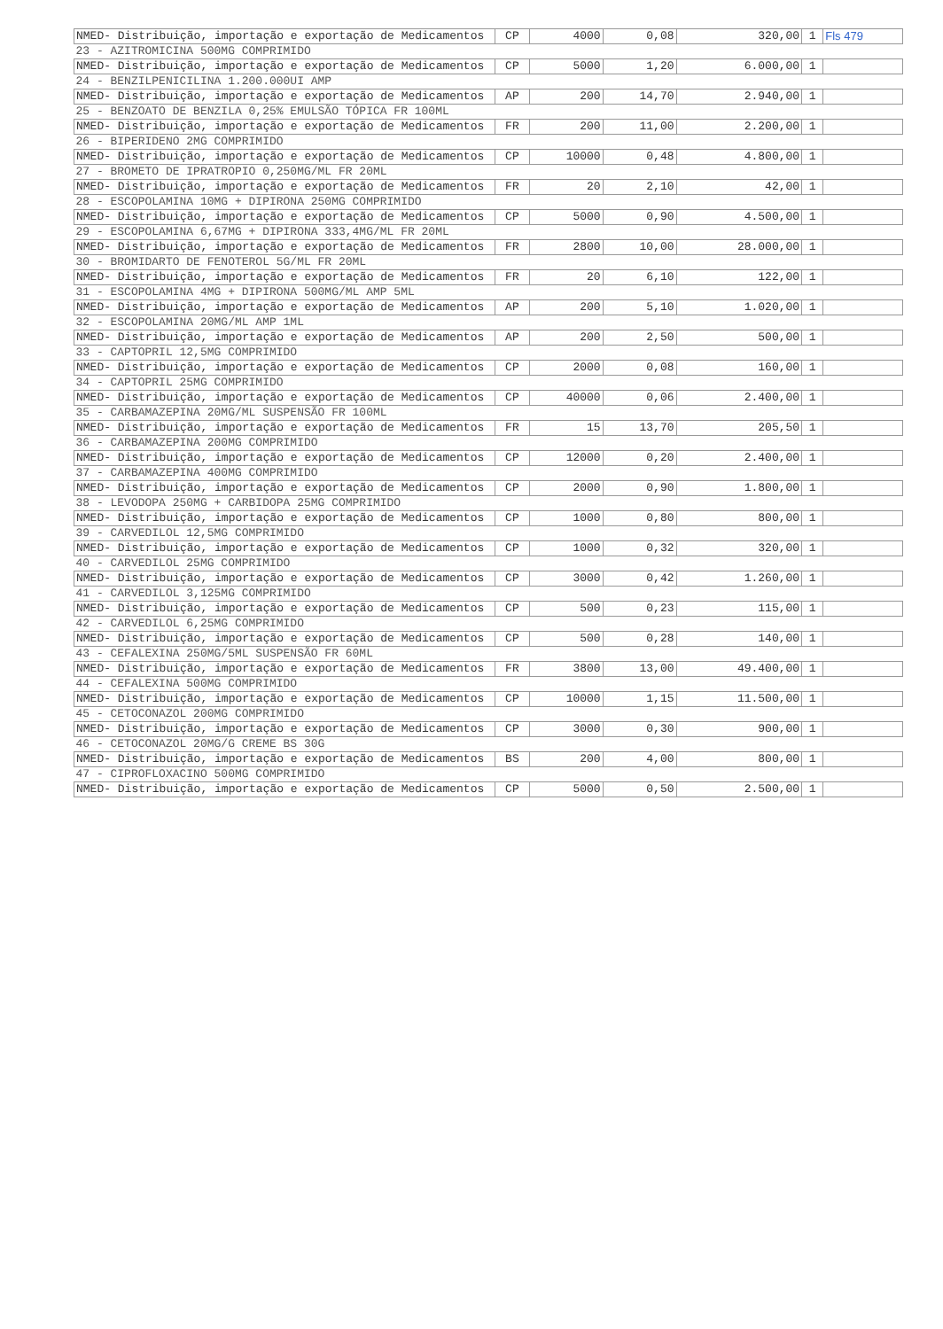| NMED- Distribuição, importação e exportação de Medicamentos | CP | 4000 | 0,08 | 320,00 | 1 | Fls 479 |
| 23 - AZITROMICINA 500MG COMPRIMIDO | | | | | | |
| NMED- Distribuição, importação e exportação de Medicamentos | CP | 5000 | 1,20 | 6.000,00 | 1 | |
| 24 - BENZILPENICILINA 1.200.000UI AMP | | | | | | |
| NMED- Distribuição, importação e exportação de Medicamentos | AP | 200 | 14,70 | 2.940,00 | 1 | |
| 25 - BENZOATO DE BENZILA 0,25% EMULSÃO TÓPICA FR 100ML | | | | | | |
| NMED- Distribuição, importação e exportação de Medicamentos | FR | 200 | 11,00 | 2.200,00 | 1 | |
| 26 - BIPERIDENO 2MG COMPRIMIDO | | | | | | |
| NMED- Distribuição, importação e exportação de Medicamentos | CP | 10000 | 0,48 | 4.800,00 | 1 | |
| 27 - BROMETO DE IPRATROPIO 0,250MG/ML FR 20ML | | | | | | |
| NMED- Distribuição, importação e exportação de Medicamentos | FR | 20 | 2,10 | 42,00 | 1 | |
| 28 - ESCOPOLAMINA 10MG + DIPIRONA 250MG COMPRIMIDO | | | | | | |
| NMED- Distribuição, importação e exportação de Medicamentos | CP | 5000 | 0,90 | 4.500,00 | 1 | |
| 29 - ESCOPOLAMINA 6,67MG + DIPIRONA 333,4MG/ML FR 20ML | | | | | | |
| NMED- Distribuição, importação e exportação de Medicamentos | FR | 2800 | 10,00 | 28.000,00 | 1 | |
| 30 - BROMIDARTO DE FENOTEROL 5G/ML FR 20ML | | | | | | |
| NMED- Distribuição, importação e exportação de Medicamentos | FR | 20 | 6,10 | 122,00 | 1 | |
| 31 - ESCOPOLAMINA 4MG + DIPIRONA 500MG/ML AMP 5ML | | | | | | |
| NMED- Distribuição, importação e exportação de Medicamentos | AP | 200 | 5,10 | 1.020,00 | 1 | |
| 32 - ESCOPOLAMINA 20MG/ML AMP 1ML | | | | | | |
| NMED- Distribuição, importação e exportação de Medicamentos | AP | 200 | 2,50 | 500,00 | 1 | |
| 33 - CAPTOPRIL 12,5MG COMPRIMIDO | | | | | | |
| NMED- Distribuição, importação e exportação de Medicamentos | CP | 2000 | 0,08 | 160,00 | 1 | |
| 34 - CAPTOPRIL 25MG COMPRIMIDO | | | | | | |
| NMED- Distribuição, importação e exportação de Medicamentos | CP | 40000 | 0,06 | 2.400,00 | 1 | |
| 35 - CARBAMAZEPINA 20MG/ML SUSPENSÃO FR 100ML | | | | | | |
| NMED- Distribuição, importação e exportação de Medicamentos | FR | 15 | 13,70 | 205,50 | 1 | |
| 36 - CARBAMAZEPINA 200MG COMPRIMIDO | | | | | | |
| NMED- Distribuição, importação e exportação de Medicamentos | CP | 12000 | 0,20 | 2.400,00 | 1 | |
| 37 - CARBAMAZEPINA 400MG COMPRIMIDO | | | | | | |
| NMED- Distribuição, importação e exportação de Medicamentos | CP | 2000 | 0,90 | 1.800,00 | 1 | |
| 38 - LEVODOPA 250MG + CARBIDOPA 25MG COMPRIMIDO | | | | | | |
| NMED- Distribuição, importação e exportação de Medicamentos | CP | 1000 | 0,80 | 800,00 | 1 | |
| 39 - CARVEDILOL 12,5MG COMPRIMIDO | | | | | | |
| NMED- Distribuição, importação e exportação de Medicamentos | CP | 1000 | 0,32 | 320,00 | 1 | |
| 40 - CARVEDILOL 25MG COMPRIMIDO | | | | | | |
| NMED- Distribuição, importação e exportação de Medicamentos | CP | 3000 | 0,42 | 1.260,00 | 1 | |
| 41 - CARVEDILOL 3,125MG COMPRIMIDO | | | | | | |
| NMED- Distribuição, importação e exportação de Medicamentos | CP | 500 | 0,23 | 115,00 | 1 | |
| 42 - CARVEDILOL 6,25MG COMPRIMIDO | | | | | | |
| NMED- Distribuição, importação e exportação de Medicamentos | CP | 500 | 0,28 | 140,00 | 1 | |
| 43 - CEFALEXINA 250MG/5ML SUSPENSÃO FR 60ML | | | | | | |
| NMED- Distribuição, importação e exportação de Medicamentos | FR | 3800 | 13,00 | 49.400,00 | 1 | |
| 44 - CEFALEXINA 500MG COMPRIMIDO | | | | | | |
| NMED- Distribuição, importação e exportação de Medicamentos | CP | 10000 | 1,15 | 11.500,00 | 1 | |
| 45 - CETOCONAZOL 200MG COMPRIMIDO | | | | | | |
| NMED- Distribuição, importação e exportação de Medicamentos | CP | 3000 | 0,30 | 900,00 | 1 | |
| 46 - CETOCONAZOL 20MG/G CREME BS 30G | | | | | | |
| NMED- Distribuição, importação e exportação de Medicamentos | BS | 200 | 4,00 | 800,00 | 1 | |
| 47 - CIPROFLOXACINO 500MG COMPRIMIDO | | | | | | |
| NMED- Distribuição, importação e exportação de Medicamentos | CP | 5000 | 0,50 | 2.500,00 | 1 | |